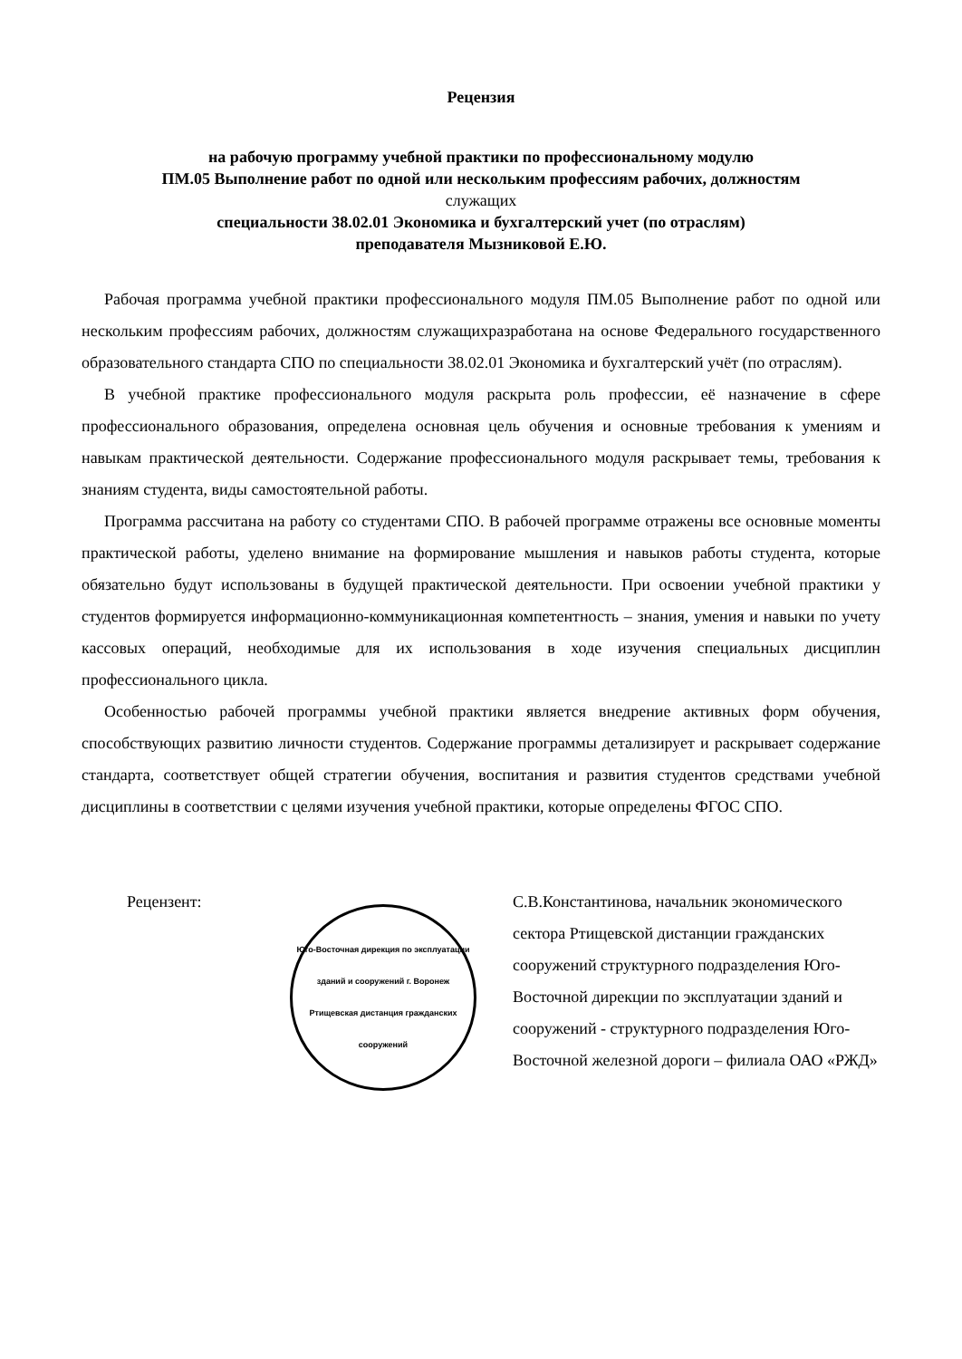Рецензия
на рабочую программу учебной практики по профессиональному модулю
ПМ.05 Выполнение работ по одной или нескольким профессиям рабочих, должностям
служащих
специальности 38.02.01 Экономика и бухгалтерский учет (по отраслям)
преподавателя Мызниковой Е.Ю.
Рабочая программа учебной практики профессионального модуля ПМ.05 Выполнение работ по одной или нескольким профессиям рабочих, должностям служащихразработана на основе Федерального государственного образовательного стандарта СПО по специальности 38.02.01 Экономика и бухгалтерский учёт (по отраслям).
В учебной практике профессионального модуля раскрыта роль профессии, её назначение в сфере профессионального образования, определена основная цель обучения и основные требования к умениям и навыкам практической деятельности. Содержание профессионального модуля раскрывает темы, требования к знаниям студента, виды самостоятельной работы.
Программа рассчитана на работу со студентами СПО. В рабочей программе отражены все основные моменты практической работы, уделено внимание на формирование мышления и навыков работы студента, которые обязательно будут использованы в будущей практической деятельности. При освоении учебной практики у студентов формируется информационно-коммуникационная компетентность – знания, умения и навыки по учету кассовых операций, необходимые для их использования в ходе изучения специальных дисциплин профессионального цикла.
Особенностью рабочей программы учебной практики является внедрение активных форм обучения, способствующих развитию личности студентов. Содержание программы детализирует и раскрывает содержание стандарта, соответствует общей стратегии обучения, воспитания и развития студентов средствами учебной дисциплины в соответствии с целями изучения учебной практики, которые определены ФГОС СПО.
Рецензент:
Юго-Восточная дирекция по эксплуатации зданий и сооружений г. Воронеж Ртищевская дистанция гражданских сооружений
С.В.Константинова, начальник экономического сектора Ртищевской дистанции гражданских сооружений структурного подразделения Юго-Восточной дирекции по эксплуатации зданий и сооружений - структурного подразделения Юго-Восточной железной дороги – филиала ОАО «РЖД»